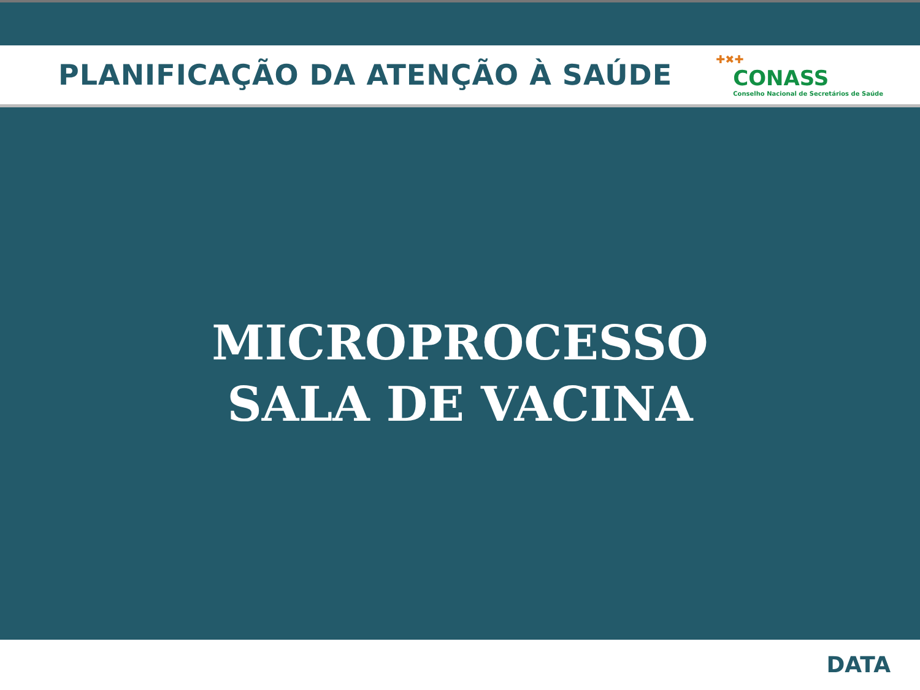PLANIFICAÇÃO DA ATENÇÃO À SAÚDE
✚✖✚
CONASS
Conselho Nacional de Secretários de Saúde
MICROPROCESSO
SALA DE VACINA
DATA